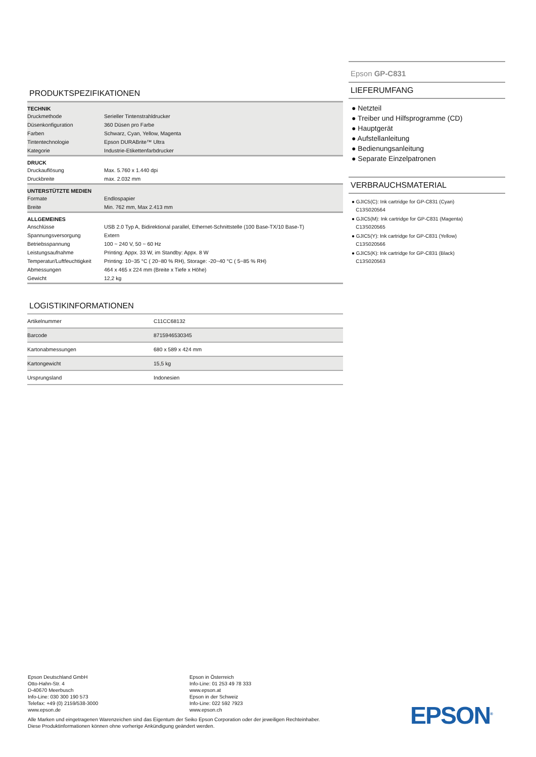PRODUKTSPEZIFIKATIONEN
| TECHNIK | |
| --- | --- |
| Druckmethode | Serieller Tintenstrahldrucker |
| Düsenkonfiguration | 360 Düsen pro Farbe |
| Farben | Schwarz, Cyan, Yellow, Magenta |
| Tintentechnologie | Epson DURABrite™ Ultra |
| Kategorie | Industrie-Etikettenfarbdrucker |
| DRUCK | |
| Druckauflösung | Max. 5.760 x 1.440 dpi |
| Druckbreite | max. 2.032 mm |
| UNTERSTÜTZTE MEDIEN | |
| Formate | Endlospapier |
| Breite | Min. 762 mm, Max 2.413 mm |
| ALLGEMEINES | |
| Anschlüsse | USB 2.0 Typ A, Bidirektional parallel, Ethernet-Schnittstelle (100 Base-TX/10 Base-T) |
| Spannungsversorgung | Extern |
| Betriebsspannung | 100 ~ 240 V, 50 ~ 60 Hz |
| Leistungsaufnahme | Printing: Appx. 33 W, im Standby: Appx. 8 W |
| Temperatur/Luftfeuchtigkeit | Printing: 10~35 °C ( 20~80 % RH), Storage: -20~40 °C ( 5~85 % RH) |
| Abmessungen | 464 x 465 x 224 mm (Breite x Tiefe x Höhe) |
| Gewicht | 12,2 kg |
LOGISTIKINFORMATIONEN
| Artikelnummer | C11CC68132 |
| Barcode | 8715946530345 |
| Kartonabmessungen | 680 x 589 x 424 mm |
| Kartongewicht | 15,5 kg |
| Ursprungsland | Indonesien |
Epson GP-C831
LIEFERUMFANG
● Netzteil
● Treiber und Hilfsprogramme (CD)
● Hauptgerät
● Aufstellanleitung
● Bedienungsanleitung
● Separate Einzelpatronen
VERBRAUCHSMATERIAL
● GJIC5(C): Ink cartridge for GP-C831 (Cyan)
C13S020564
● GJIC5(M): Ink cartridge for GP-C831 (Magenta)
C13S020565
● GJIC5(Y): Ink cartridge for GP-C831 (Yellow)
C13S020566
● GJIC5(K): Ink cartridge for GP-C831 (Black)
C13S020563
Epson Deutschland GmbH
Otto-Hahn-Str. 4
D-40670 Meerbusch
Info-Line: 030 300 190 573
Telefax: +49 (0) 2159/538-3000
www.epson.de
Epson in Österreich
Info-Line: 01 253 49 78 333
www.epson.at
Epson in der Schweiz
Info-Line: 022 592 7923
www.epson.ch
Alle Marken und eingetragenen Warenzeichen sind das Eigentum der Seiko Epson Corporation oder der jeweiligen Rechteinhaber.
Diese Produktinformationen können ohne vorherige Ankündigung geändert werden.
EPSON<sup>®</sup>